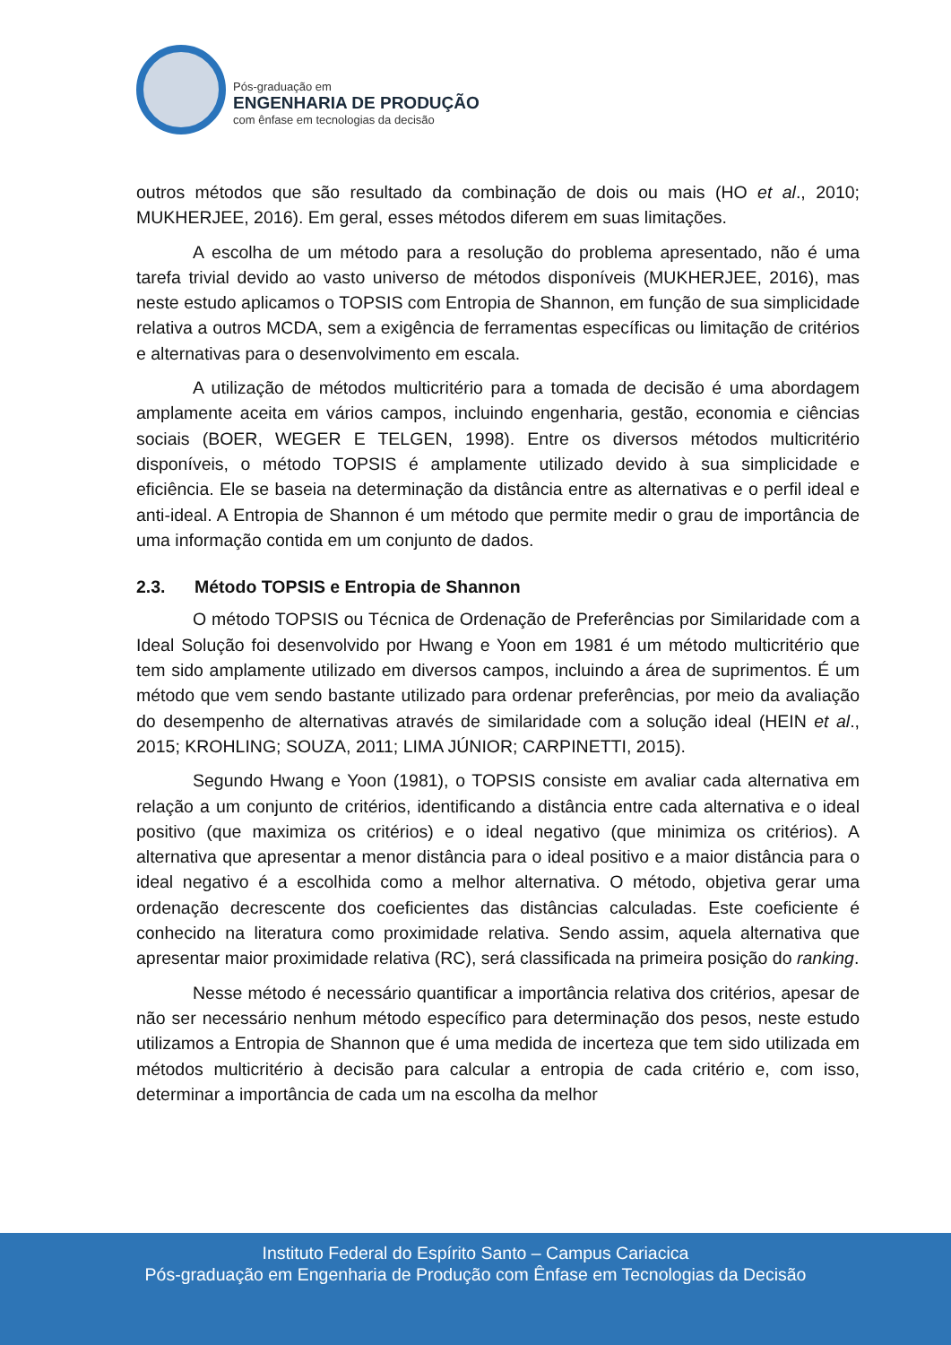Pós-graduação em
ENGENHARIA DE PRODUÇÃO
com ênfase em tecnologias da decisão
outros métodos que são resultado da combinação de dois ou mais (HO et al., 2010; MUKHERJEE, 2016). Em geral, esses métodos diferem em suas limitações.
A escolha de um método para a resolução do problema apresentado, não é uma tarefa trivial devido ao vasto universo de métodos disponíveis (MUKHERJEE, 2016), mas neste estudo aplicamos o TOPSIS com Entropia de Shannon, em função de sua simplicidade relativa a outros MCDA, sem a exigência de ferramentas específicas ou limitação de critérios e alternativas para o desenvolvimento em escala.
A utilização de métodos multicritério para a tomada de decisão é uma abordagem amplamente aceita em vários campos, incluindo engenharia, gestão, economia e ciências sociais (BOER, WEGER E TELGEN, 1998). Entre os diversos métodos multicritério disponíveis, o método TOPSIS é amplamente utilizado devido à sua simplicidade e eficiência. Ele se baseia na determinação da distância entre as alternativas e o perfil ideal e anti-ideal. A Entropia de Shannon é um método que permite medir o grau de importância de uma informação contida em um conjunto de dados.
2.3. Método TOPSIS e Entropia de Shannon
O método TOPSIS ou Técnica de Ordenação de Preferências por Similaridade com a Ideal Solução foi desenvolvido por Hwang e Yoon em 1981 é um método multicritério que tem sido amplamente utilizado em diversos campos, incluindo a área de suprimentos. É um método que vem sendo bastante utilizado para ordenar preferências, por meio da avaliação do desempenho de alternativas através de similaridade com a solução ideal (HEIN et al., 2015; KROHLING; SOUZA, 2011; LIMA JÚNIOR; CARPINETTI, 2015).
Segundo Hwang e Yoon (1981), o TOPSIS consiste em avaliar cada alternativa em relação a um conjunto de critérios, identificando a distância entre cada alternativa e o ideal positivo (que maximiza os critérios) e o ideal negativo (que minimiza os critérios). A alternativa que apresentar a menor distância para o ideal positivo e a maior distância para o ideal negativo é a escolhida como a melhor alternativa. O método, objetiva gerar uma ordenação decrescente dos coeficientes das distâncias calculadas. Este coeficiente é conhecido na literatura como proximidade relativa. Sendo assim, aquela alternativa que apresentar maior proximidade relativa (RC), será classificada na primeira posição do ranking.
Nesse método é necessário quantificar a importância relativa dos critérios, apesar de não ser necessário nenhum método específico para determinação dos pesos, neste estudo utilizamos a Entropia de Shannon que é uma medida de incerteza que tem sido utilizada em métodos multicritério à decisão para calcular a entropia de cada critério e, com isso, determinar a importância de cada um na escolha da melhor
Instituto Federal do Espírito Santo – Campus Cariacica
Pós-graduação em Engenharia de Produção com Ênfase em Tecnologias da Decisão